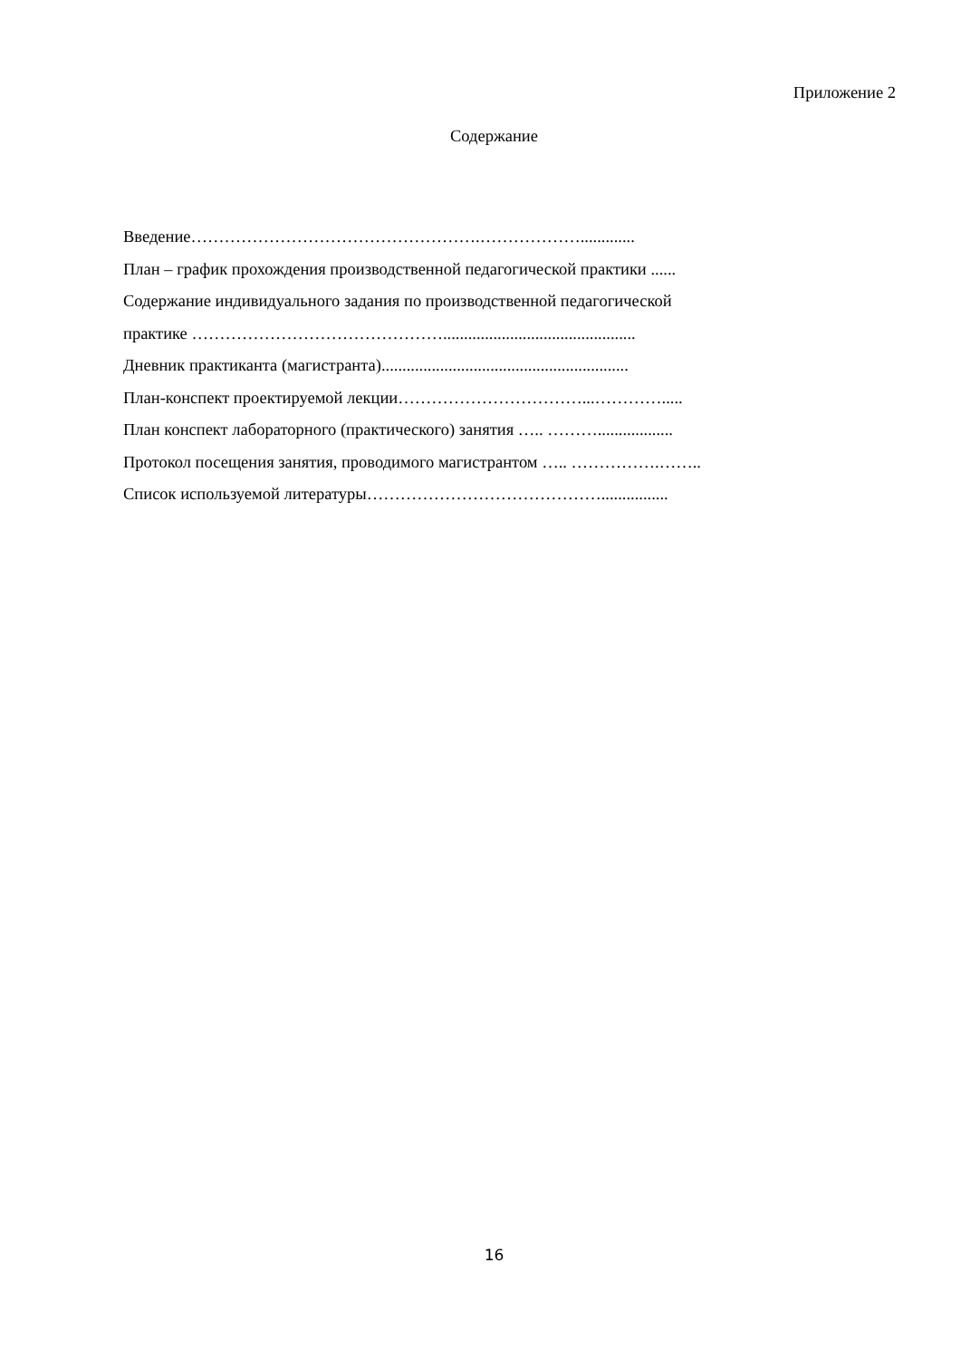Приложение 2
Содержание
Введение…………………………………………….……………….............
План – график прохождения производственной педагогической практики ......
Содержание индивидуального задания по производственной педагогической
практике ………………………………………..............................................
Дневник практиканта (магистранта)...........................................................
План-конспект проектируемой лекции……………………………...………….....
План конспект лабораторного (практического) занятия ….. ………..................
Протокол посещения занятия, проводимого магистрантом ….. …………….……..
Список используемой литературы……………………………………................
16